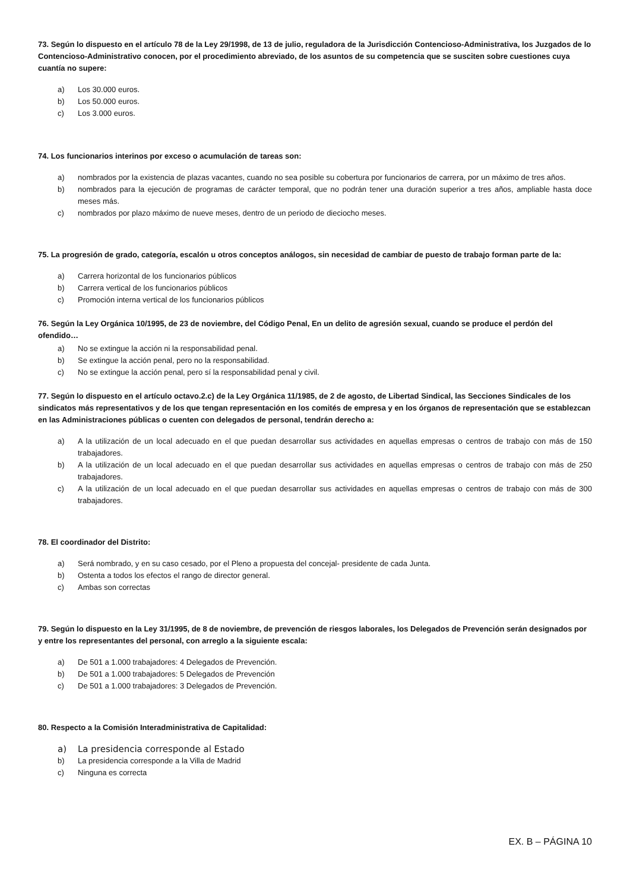73. Según lo dispuesto en el artículo 78 de la Ley 29/1998, de 13 de julio, reguladora de la Jurisdicción Contencioso-Administrativa, los Juzgados de lo Contencioso-Administrativo conocen, por el procedimiento abreviado, de los asuntos de su competencia que se susciten sobre cuestiones cuya cuantía no supere:
a) Los 30.000 euros.
b) Los 50.000 euros.
c) Los 3.000 euros.
74. Los funcionarios interinos por exceso o acumulación de tareas son:
a) nombrados por la existencia de plazas vacantes, cuando no sea posible su cobertura por funcionarios de carrera, por un máximo de tres años.
b) nombrados para la ejecución de programas de carácter temporal, que no podrán tener una duración superior a tres años, ampliable hasta doce meses más.
c) nombrados por plazo máximo de nueve meses, dentro de un periodo de dieciocho meses.
75. La progresión de grado, categoría, escalón u otros conceptos análogos, sin necesidad de cambiar de puesto de trabajo forman parte de la:
a) Carrera horizontal de los funcionarios públicos
b) Carrera vertical de los funcionarios públicos
c) Promoción interna vertical de los funcionarios públicos
76. Según la Ley Orgánica 10/1995, de 23 de noviembre, del Código Penal, En un delito de agresión sexual, cuando se produce el perdón del ofendido…
a) No se extingue la acción ni la responsabilidad penal.
b) Se extingue la acción penal, pero no la responsabilidad.
c) No se extingue la acción penal, pero sí la responsabilidad penal y civil.
77. Según lo dispuesto en el artículo octavo.2.c) de la Ley Orgánica 11/1985, de 2 de agosto, de Libertad Sindical, las Secciones Sindicales de los sindicatos más representativos y de los que tengan representación en los comités de empresa y en los órganos de representación que se establezcan en las Administraciones públicas o cuenten con delegados de personal, tendrán derecho a:
a) A la utilización de un local adecuado en el que puedan desarrollar sus actividades en aquellas empresas o centros de trabajo con más de 150 trabajadores.
b) A la utilización de un local adecuado en el que puedan desarrollar sus actividades en aquellas empresas o centros de trabajo con más de 250 trabajadores.
c) A la utilización de un local adecuado en el que puedan desarrollar sus actividades en aquellas empresas o centros de trabajo con más de 300 trabajadores.
78. El coordinador del Distrito:
a) Será nombrado, y en su caso cesado, por el Pleno a propuesta del concejal- presidente de cada Junta.
b) Ostenta a todos los efectos el rango de director general.
c) Ambas son correctas
79. Según lo dispuesto en la Ley 31/1995, de 8 de noviembre, de prevención de riesgos laborales, los Delegados de Prevención serán designados por y entre los representantes del personal, con arreglo a la siguiente escala:
a) De 501 a 1.000 trabajadores: 4 Delegados de Prevención.
b) De 501 a 1.000 trabajadores: 5 Delegados de Prevención
c) De 501 a 1.000 trabajadores: 3 Delegados de Prevención.
80. Respecto a la Comisión Interadministrativa de Capitalidad:
a) La presidencia corresponde al Estado
b) La presidencia corresponde a la Villa de Madrid
c) Ninguna es correcta
EX. B – PÁGINA 10